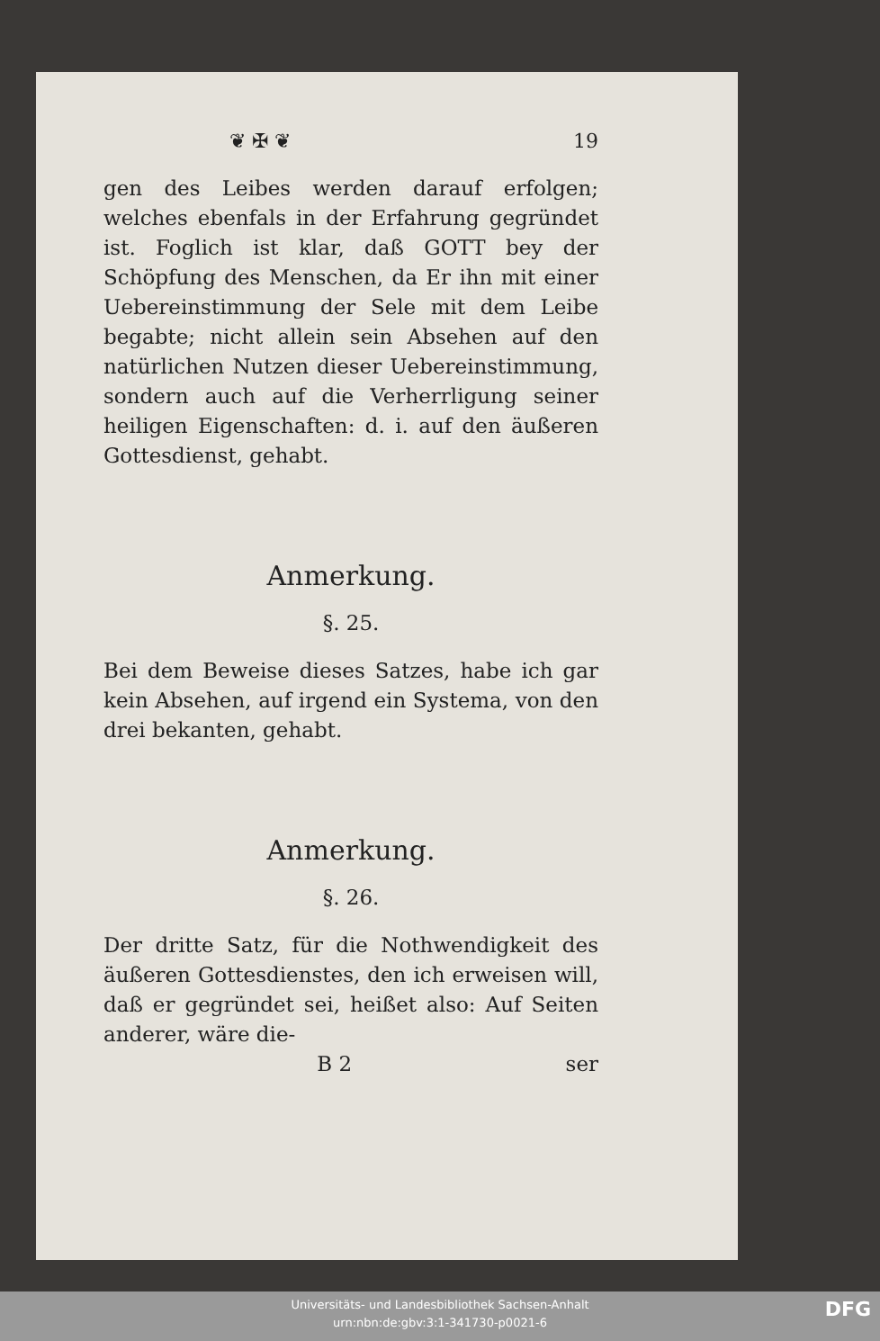❦ ✠ ❦ 19
gen des Leibes werden darauf erfolgen; welches ebenfals in der Erfahrung gegründet ist. Foglich ist klar, daß GOTT bey der Schöpfung des Menschen, da Er ihn mit einer Uebereinstimmung der Sele mit dem Leibe begabte; nicht allein sein Absehen auf den natürlichen Nutzen dieser Uebereinstimmung, sondern auch auf die Verherrligung seiner heiligen Eigenschaften: d. i. auf den äußeren Gottesdienst, gehabt.
Anmerkung.
§. 25.
Bei dem Beweise dieses Satzes, habe ich gar kein Absehen, auf irgend ein Systema, von den drei bekanten, gehabt.
Anmerkung.
§. 26.
Der dritte Satz, für die Nothwendigkeit des äußeren Gottesdienstes, den ich erweisen will, daß er gegründet sei, heißet also: Auf Seiten anderer, wäre die-
B 2 ser
Universitäts- und Landesbibliothek Sachsen-Anhalt
urn:nbn:de:gbv:3:1-341730-p0021-6
DFG